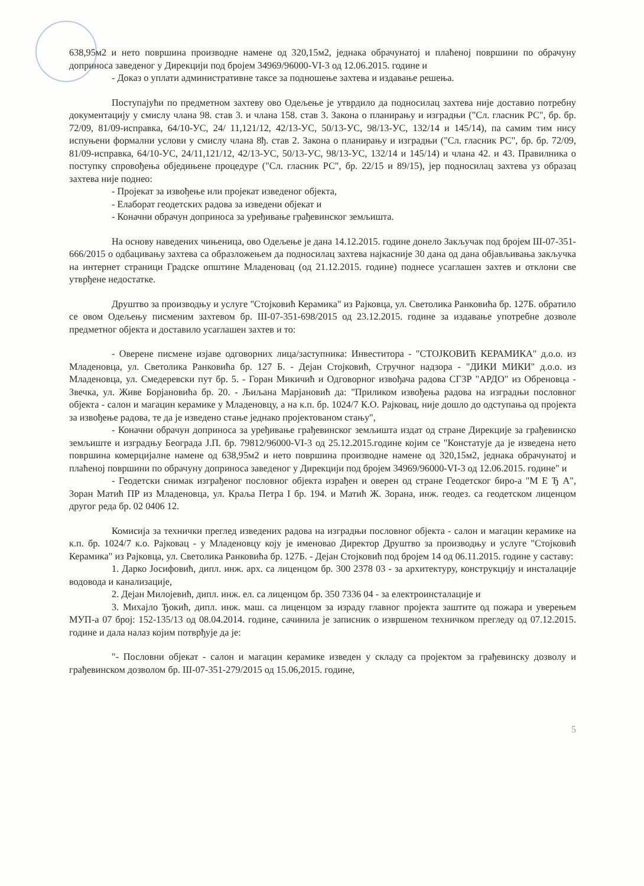638,95м2 и нето површина производне намене од 320,15м2, једнака обрачунатој и плаћеној површини по обрачуну доприноса заведеног у Дирекцији под бројем 34969/96000-VI-3 од 12.06.2015. године и
- Доказ о уплати административне таксе за подношење захтева и издавање решења.
Поступајући по предметном захтеву ово Одељење је утврдило да подносилац захтева није доставио потребну документацију у смислу члана 98. став 3. и члана 158. став 3. Закона о планирању и изградњи ("Сл. гласник РС", бр. бр. 72/09, 81/09-исправка, 64/10-УС, 24/ 11,121/12, 42/13-УС, 50/13-УС, 98/13-УС, 132/14 и 145/14), па самим тим нису испуњени формални услови у смислу члана 8ђ. став 2. Закона о планирању и изградњи ("Сл. гласник РС", бр. бр. 72/09, 81/09-исправка, 64/10-УС, 24/11,121/12, 42/13-УС, 50/13-УС, 98/13-УС, 132/14 и 145/14) и члана 42. и 43. Правилника о поступку спровођења обједињене процедуре ("Сл. гласник РС", бр. 22/15 и 89/15), јер подносилац захтева уз образац захтева није поднео:
- Пројекат за извођење или пројекат изведеног објекта,
- Елаборат геодетских радова за изведени објекат и
- Коначни обрачун доприноса за уређивање грађевинског земљишта.
На основу наведених чињеница, ово Одељење је дана 14.12.2015. године донело Закључак под бројем III-07-351-666/2015 о одбацивању захтева са образложењем да подносилац захтева најкасније 30 дана од дана објављивања закључка на интернет страници Градске општине Младеновац (од 21.12.2015. године) поднесе усаглашен захтев и отклони све утврђене недостатке.
Друштво за производњу и услуге "Стојковић Керамика" из Рајковца, ул. Светолика Ранковића бр. 127Б. обратило се овом Одељењу писменим захтевом бр. III-07-351-698/2015 од 23.12.2015. године за издавање употребне дозволе предметног објекта и доставило усаглашен захтев и то:
- Оверене писмене изјаве одговорних лица/заступника: Инвеститора - "СТОЈКОВИЋ КЕРАМИКА" д.о.о. из Младеновца, ул. Светолика Ранковића бр. 127 Б. - Дејан Стојковић, Стручног надзора - "ДИКИ МИКИ" д.о.о. из Младеновца, ул. Смедеревски пут бр. 5. - Горан Микичић и Одговорног извођача радова СГЗР "АРДО" из Обреновца - Звечка, ул. Живе Борјановића бр. 20. - Љиљана Марјановић да: "Приликом извођења радова на изградњи пословног објекта - салон и магацин керамике у Младеновцу, а на к.п. бр. 1024/7 К.О. Рајковац, није дошло до одступања од пројекта за извођење радова, те да је изведено стање једнако пројектованом стању",
- Коначни обрачун доприноса за уређивање грађевинског земљишта издат од стране Дирекције за грађевинско земљиште и изградњу Београда Ј.П. бр. 79812/96000-VI-3 од 25.12.2015.године којим се "Констатује да је изведена нето површина комерцијалне намене од 638,95м2 и нето површина производне намене од 320,15м2, једнака обрачунатој и плаћеној површини по обрачуну доприноса заведеног у Дирекцији под бројем 34969/96000-VI-3 од 12.06.2015. године" и
- Геодетски снимак изграђеног пословног објекта израђен и оверен од стране Геодетског биро-а "М Е Ђ А", Зоран Матић ПР из Младеновца, ул. Краља Петра I бр. 194. и Матић Ж. Зорана, инж. геодез. са геодетском лиценцом другог реда бр. 02 0406 12.
Комисија за технички преглед изведених радова на изградњи пословног објекта - салон и магацин керамике на к.п. бр. 1024/7 к.о. Рајковац - у Младеновцу коју је именовао Директор Друштво за производњу и услуге "Стојковић Керамика" из Рајковца, ул. Светолика Ранковића бр. 127Б. - Дејан Стојковић под бројем 14 од 06.11.2015. године у саставу:
1. Дарко Јосифовић, дипл. инж. арх. са лиценцом бр. 300 2378 03 - за архитектуру, конструкцију и инсталације водовода и канализације,
2. Дејан Милојевић, дипл. инж. ел. са лиценцом бр. 350 7336 04 - за електроинсталације и
3. Михајло Ђокић, дипл. инж. маш. са лиценцом за израду главног пројекта заштите од пожара и уверењем МУП-а 07 број: 152-135/13 од 08.04.2014. године, сачинила је записник о извршеном техничком прегледу од 07.12.2015. године и дала налаз којим потврђује да је:
"- Пословни објекат - салон и магацин керамике изведен у складу са пројектом за грађевинску дозволу и грађевинском дозволом бр. III-07-351-279/2015 од 15.06,2015. године,
5